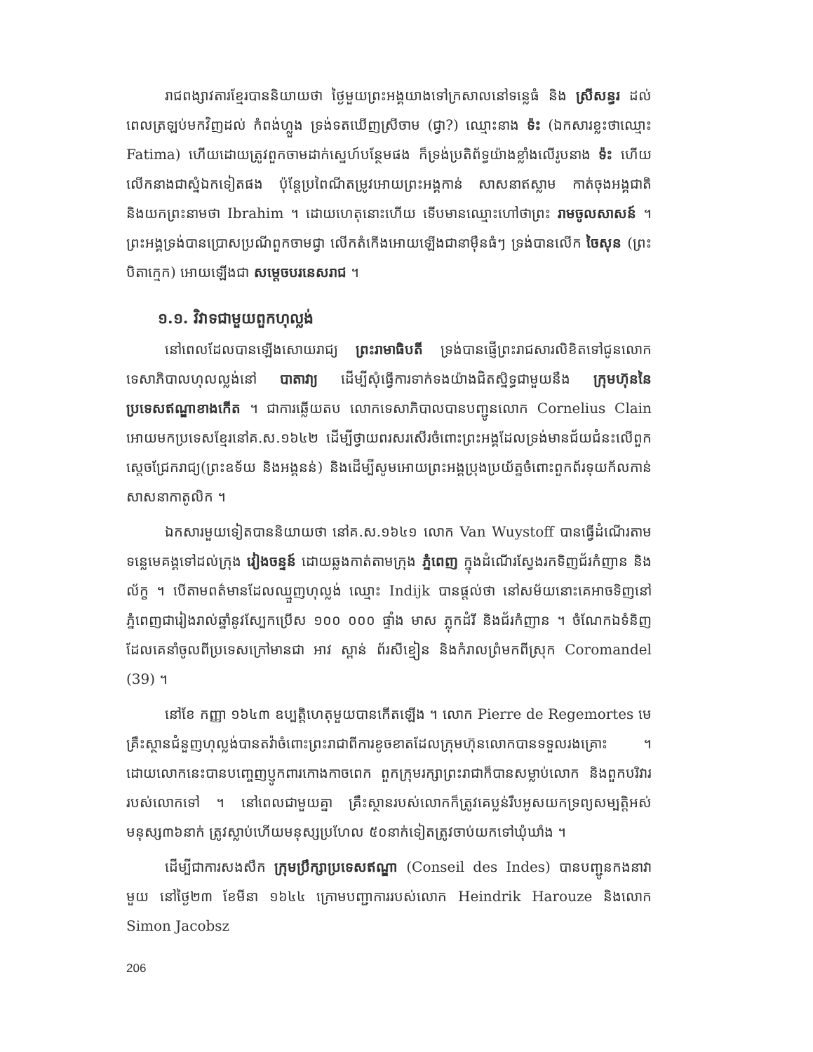រាជពង្សាវតារខ្មែរបាននិយាយថា ថ្ងៃមួយព្រះអង្គយាងទៅក្រសាលនៅទន្លេធំ និង ស្រីសន្ធរ ដល់ពេលត្រឡប់មកវិញដល់ កំពង់ហ្លួង ទ្រង់ទតឃើញស្រីចាម (ជ្វា?) ឈ្មោះនាង ទ៉ះ (ឯកសារខ្លះថាឈ្មោះ Fatima) ហើយដោយត្រូវពួកចាមដាក់ស្នេហ៍បន្ថែមផង ក៏ទ្រង់ប្រតិព័ទ្ធយ៉ាងខ្លាំងលើរូបនាង ទ៉ះ ហើយលើកនាងជាស្នំឯកទៀតផង ប៉ុន្តែប្រពៃណីតម្រូវអោយព្រះអង្គកាន់ សាសនាឥស្លាម កាត់ចុងអង្គជាតិ និងយកព្រះនាមថា Ibrahim ។ ដោយហេតុនោះហើយ ទើបមានឈ្មោះហៅថាព្រះ រាមចូលសាសន៍ ។ ព្រះអង្គទ្រង់បានប្រោសប្រណីពួកចាមជ្វា លើកតំកើងអោយឡើងជានាម៉ឺនធំៗ ទ្រង់បានលើក ចៃសុន (ព្រះបិតាក្មេក) អោយឡើងជា សម្តេចបរនេសរាជ ។
១.១. វិវាទជាមួយពួកហុល្លង់
នៅពេលដែលបានឡើងសោយរាជ្យ ព្រះរាមាធិបតី ទ្រង់បានផ្ញើព្រះរាជសារលិខិតទៅជូនលោកទេសាភិបាលហុលល្លង់នៅ បាតាវា្យ ដើម្បីសុំធ្វើការទាក់ទងយ៉ាងជិតស្និទ្ធជាមួយនឹង ក្រុមហ៊ុននៃប្រទេសឥណ្ឌាខាងកើត ។ ជាការឆ្លើយតប លោកទេសាភិបាលបានបញ្ជូនលោក Cornelius Clain អោយមកប្រទេសខ្មែរនៅគ.ស.១៦៤២ ដើម្បីថ្វាយពរសរសើរចំពោះព្រះអង្គដែលទ្រង់មានជ័យជំនះលើពួកស្តេចជ្រែករាជ្យ(ព្រះឧទ័យ និងអង្គនន់) និងដើម្បីសូមអោយព្រះអង្គប្រុងប្រយ័ត្នចំពោះពួកព័រទុយក័លកាន់សាសនាកាតូលិក ។
ឯកសារមួយទៀតបាននិយាយថា នៅគ.ស.១៦៤១ លោក Van Wuystoff បានធ្វើដំណើរតាមទន្លេមេគង្គទៅដល់ក្រុង វៀងចន្ទន៍ ដោយឆ្លងកាត់តាមក្រុង ភ្នំពេញ ក្នុងដំណើរស្វែងរកទិញជ័រកំញាន និងល័ក្ខ ។ បើតាមពត៌មានដែលឈ្មួញហុល្លង់ ឈ្មោះ Indijk បានផ្តល់ថា នៅសម័យនោះគេអាចទិញនៅភ្នំពេញជារៀងរាល់ឆ្នាំនូវស្បែកប្រើស ១០០ ០០០ ផ្ទាំង មាស ភ្លុកដំរី និងជ័រកំញាន ។ ចំណែកឯទំនិញដែលគេនាំចូលពីប្រទេសក្រៅមានជា អាវ ស្ពាន់ ព័រសីខ្មៀន និងកំរាលព្រំមកពីស្រុក Coromandel (39) ។
នៅខែ កញ្ញា ១៦៤៣ ឧប្បត្តិហេតុមួយបាន​កើតឡើង ។ លោក Pierre de Regemortes មេគ្រឹះស្ថានជំនួញហុល្លង់បានតវ៉ាចំពោះព្រះរាជាពីការខូចខាតដែលក្រុមហ៊ុនលោកបានទទួលរងគ្រោះ ។ ដោយលោកនេះបានបញ្ចេញប្ញូកពារកោងកាចពេក ពួកក្រុមរក្សាព្រះរាជាក៏បានសម្លាប់លោក និងពួកបរិវាររបស់លោកទៅ ។ នៅពេលជាមួយគ្នា គ្រឹះស្ថានរបស់លោកក៏ត្រូវគេប្លន់រឹបអូសយកទ្រព្យសម្បត្តិអស់ មនុស្ស៣៦នាក់ ត្រូវស្លាប់ហើយមនុស្សប្រហែល ៥០នាក់ទៀតត្រូវចាប់យកទៅឃុំឃាំង ។
ដើម្បីជាការសងសឹក ក្រុមប្រឹក្សាប្រទេសឥណ្ឌា (Conseil des Indes) បានបញ្ជូនកងនាវាមួយ នៅថ្ងៃ២៣ ខែមីនា ១៦៤៤ ក្រោមបញ្ជាការរបស់លោក Heindrik Harouze និងលោក Simon Jacobsz
206